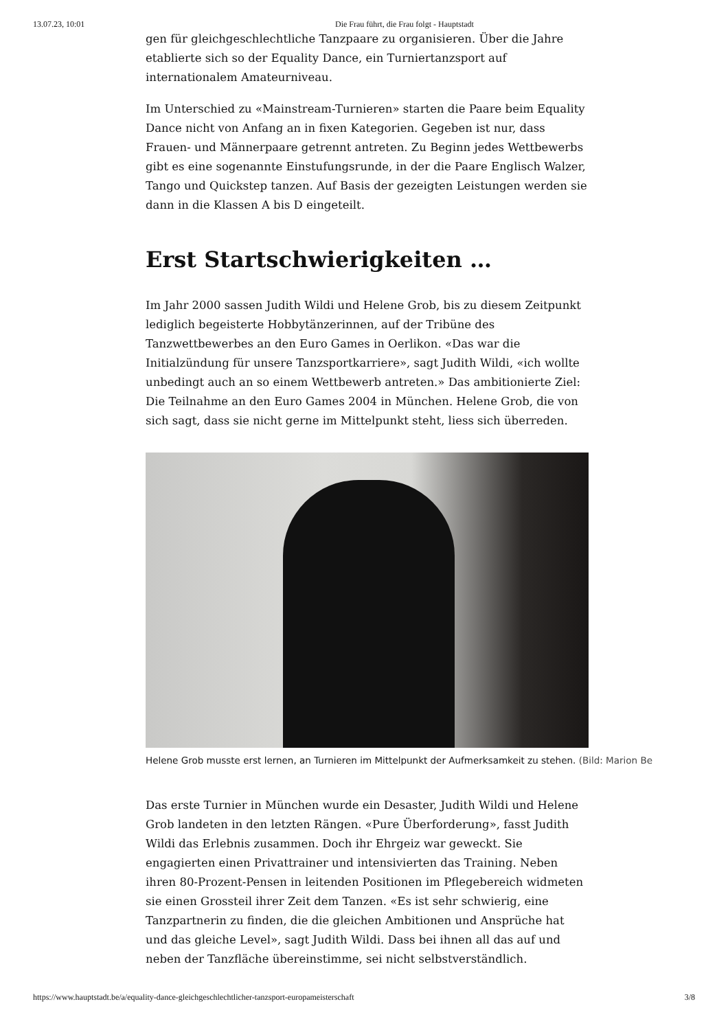13.07.23, 10:01 Die Frau führt, die Frau folgt - Hauptstadt
gen für gleichgeschlechtliche Tanzpaare zu organisieren. Über die Jahre eta­blierte sich so der Equality Dance, ein Turniertanzsport auf internationalem Amateurniveau.
Im Unterschied zu «Mainstream-Turnieren» starten die Paare beim Equality Dance nicht von Anfang an in fixen Kategorien. Gegeben ist nur, dass Frauen- und Männerpaare getrennt antreten. Zu Beginn jedes Wettbewerbs gibt es eine sogenannte Einstufungsrunde, in der die Paare Englisch Walzer, Tango und Quickstep tanzen. Auf Basis der gezeigten Leistungen werden sie dann in die Klassen A bis D eingeteilt.
Erst Startschwierigkeiten …
Im Jahr 2000 sassen Judith Wildi und Helene Grob, bis zu diesem Zeitpunkt lediglich begeisterte Hobbytänzerinnen, auf der Tribüne des Tanzwettbewer­bes an den Euro Games in Oerlikon. «Das war die Initialzündung für unsere Tanzsportkarriere», sagt Judith Wildi, «ich wollte unbedingt auch an so einem Wettbewerb antreten.» Das ambitionierte Ziel: Die Teilnahme an den Euro Ga­mes 2004 in München. Helene Grob, die von sich sagt, dass sie nicht gerne im Mittelpunkt steht, liess sich überreden.
Helene Grob musste erst lernen, an Turnieren im Mittelpunkt der Aufmerksamkeit zu stehen. (Bild: Marion Be
Das erste Turnier in München wurde ein Desaster, Judith Wildi und Helene Grob landeten in den letzten Rängen. «Pure Überforderung», fasst Judith Wildi das Erlebnis zusammen. Doch ihr Ehrgeiz war geweckt. Sie engagierten einen Privattrainer und intensivierten das Training. Neben ihren 80-Prozent-Pensen in leitenden Positionen im Pflegebereich widmeten sie einen Grossteil ihrer Zeit dem Tanzen. «Es ist sehr schwierig, eine Tanzpartnerin zu finden, die die gleichen Ambitionen und Ansprüche hat und das gleiche Level», sagt Judith Wildi. Dass bei ihnen all das auf und neben der Tanzfläche übereinstimme, sei nicht selbstverständlich.
https://www.hauptstadt.be/a/equality-dance-gleichgeschlechtlicher-tanzsport-europameisterschaft 3/8